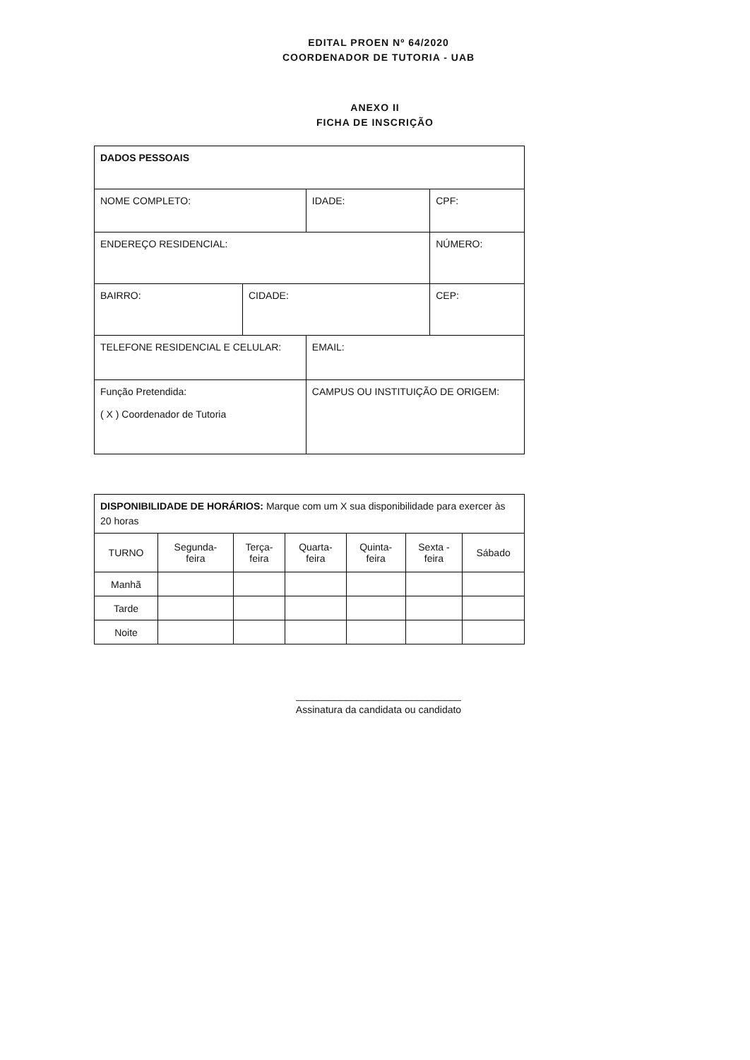EDITAL PROEN Nº 64/2020
COORDENADOR DE TUTORIA - UAB
ANEXO II
FICHA DE INSCRIÇÃO
| DADOS PESSOAIS | | | |
| NOME COMPLETO: | | IDADE: | CPF: |
| ENDEREÇO RESIDENCIAL: | | | NÚMERO: |
| BAIRRO: | CIDADE: | | CEP: |
| TELEFONE RESIDENCIAL E CELULAR: | | EMAIL: | |
| Função Pretendida: ( X ) Coordenador de Tutoria | | CAMPUS OU INSTITUIÇÃO DE ORIGEM: | |
| DISPONIBILIDADE DE HORÁRIOS: Marque com um X sua disponibilidade para exercer às 20 horas | | | | | | |
| TURNO | Segunda- feira | Terça- feira | Quarta- feira | Quinta- feira | Sexta - feira | Sábado |
| Manhã | | | | | | |
| Tarde | | | | | | |
| Noite | | | | | | |
______________________________
Assinatura da candidata ou candidato